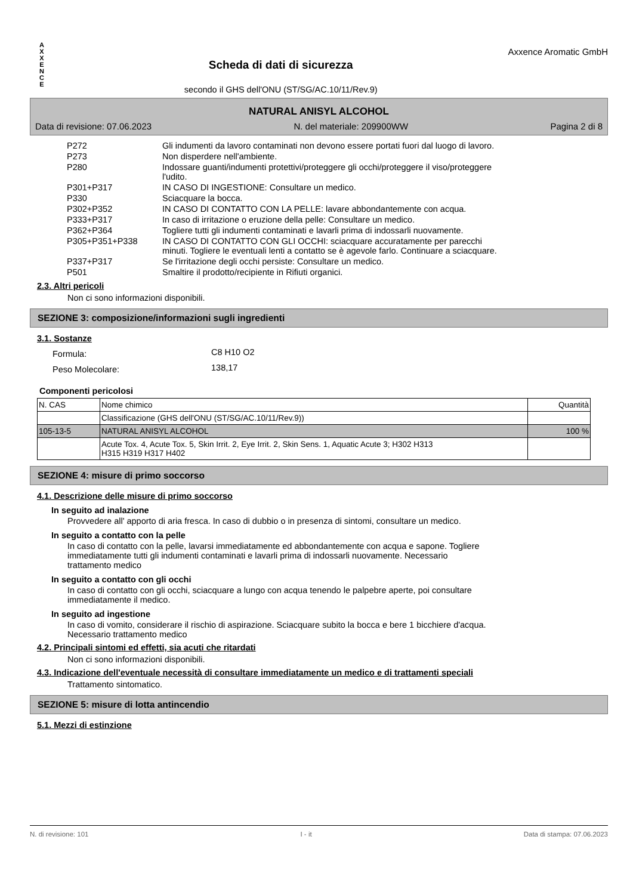A
X
X
E
N
C
E
Scheda di dati di sicurezza
secondo il GHS dell'ONU (ST/SG/AC.10/11/Rev.9)
Axxence Aromatic GmbH
NATURAL ANISYL ALCOHOL
Data di revisione: 07.06.2023 N. del materiale: 209900WW Pagina 2 di 8
| P272 | Gli indumenti da lavoro contaminati non devono essere portati fuori dal luogo di lavoro. |
| P273 | Non disperdere nell'ambiente. |
| P280 | Indossare guanti/indumenti protettivi/proteggere gli occhi/proteggere il viso/proteggere l'udito. |
| P301+P317 | IN CASO DI INGESTIONE: Consultare un medico. |
| P330 | Sciacquare la bocca. |
| P302+P352 | IN CASO DI CONTATTO CON LA PELLE: lavare abbondantemente con acqua. |
| P333+P317 | In caso di irritazione o eruzione della pelle: Consultare un medico. |
| P362+P364 | Togliere tutti gli indumenti contaminati e lavarli prima di indossarli nuovamente. |
| P305+P351+P338 | IN CASO DI CONTATTO CON GLI OCCHI: sciacquare accuratamente per parecchi minuti. Togliere le eventuali lenti a contatto se è agevole farlo. Continuare a sciacquare. |
| P337+P317 | Se l'irritazione degli occhi persiste: Consultare un medico. |
| P501 | Smaltire il prodotto/recipiente in Rifiuti organici. |
2.3. Altri pericoli
Non ci sono informazioni disponibili.
SEZIONE 3: composizione/informazioni sugli ingredienti
3.1. Sostanze
| Formula: | C8 H10 O2 |
| Peso Molecolare: | 138,17 |
Componenti pericolosi
| N. CAS | Nome chimico | Quantità |
| --- | --- | --- |
| | Classificazione (GHS dell'ONU (ST/SG/AC.10/11/Rev.9)) | |
| 105-13-5 | NATURAL ANISYL ALCOHOL | 100 % |
| | Acute Tox. 4, Acute Tox. 5, Skin Irrit. 2, Eye Irrit. 2, Skin Sens. 1, Aquatic Acute 3; H302 H313 H315 H319 H317 H402 | |
SEZIONE 4: misure di primo soccorso
4.1. Descrizione delle misure di primo soccorso
In seguito ad inalazione
Provvedere all' apporto di aria fresca. In caso di dubbio o in presenza di sintomi, consultare un medico.
In seguito a contatto con la pelle
In caso di contatto con la pelle, lavarsi immediatamente ed abbondantemente con acqua e sapone. Togliere
immediatamente tutti gli indumenti contaminati e lavarli prima di indossarli nuovamente. Necessario
trattamento medico
In seguito a contatto con gli occhi
In caso di contatto con gli occhi, sciacquare a lungo con acqua tenendo le palpebre aperte, poi consultare
immediatamente il medico.
In seguito ad ingestione
In caso di vomito, considerare il rischio di aspirazione. Sciacquare subito la bocca e bere 1 bicchiere d'acqua.
Necessario trattamento medico
4.2. Principali sintomi ed effetti, sia acuti che ritardati
Non ci sono informazioni disponibili.
4.3. Indicazione dell'eventuale necessità di consultare immediatamente un medico e di trattamenti speciali
Trattamento sintomatico.
SEZIONE 5: misure di lotta antincendio
5.1. Mezzi di estinzione
N. di revisione: 101 I - it Data di stampa: 07.06.2023